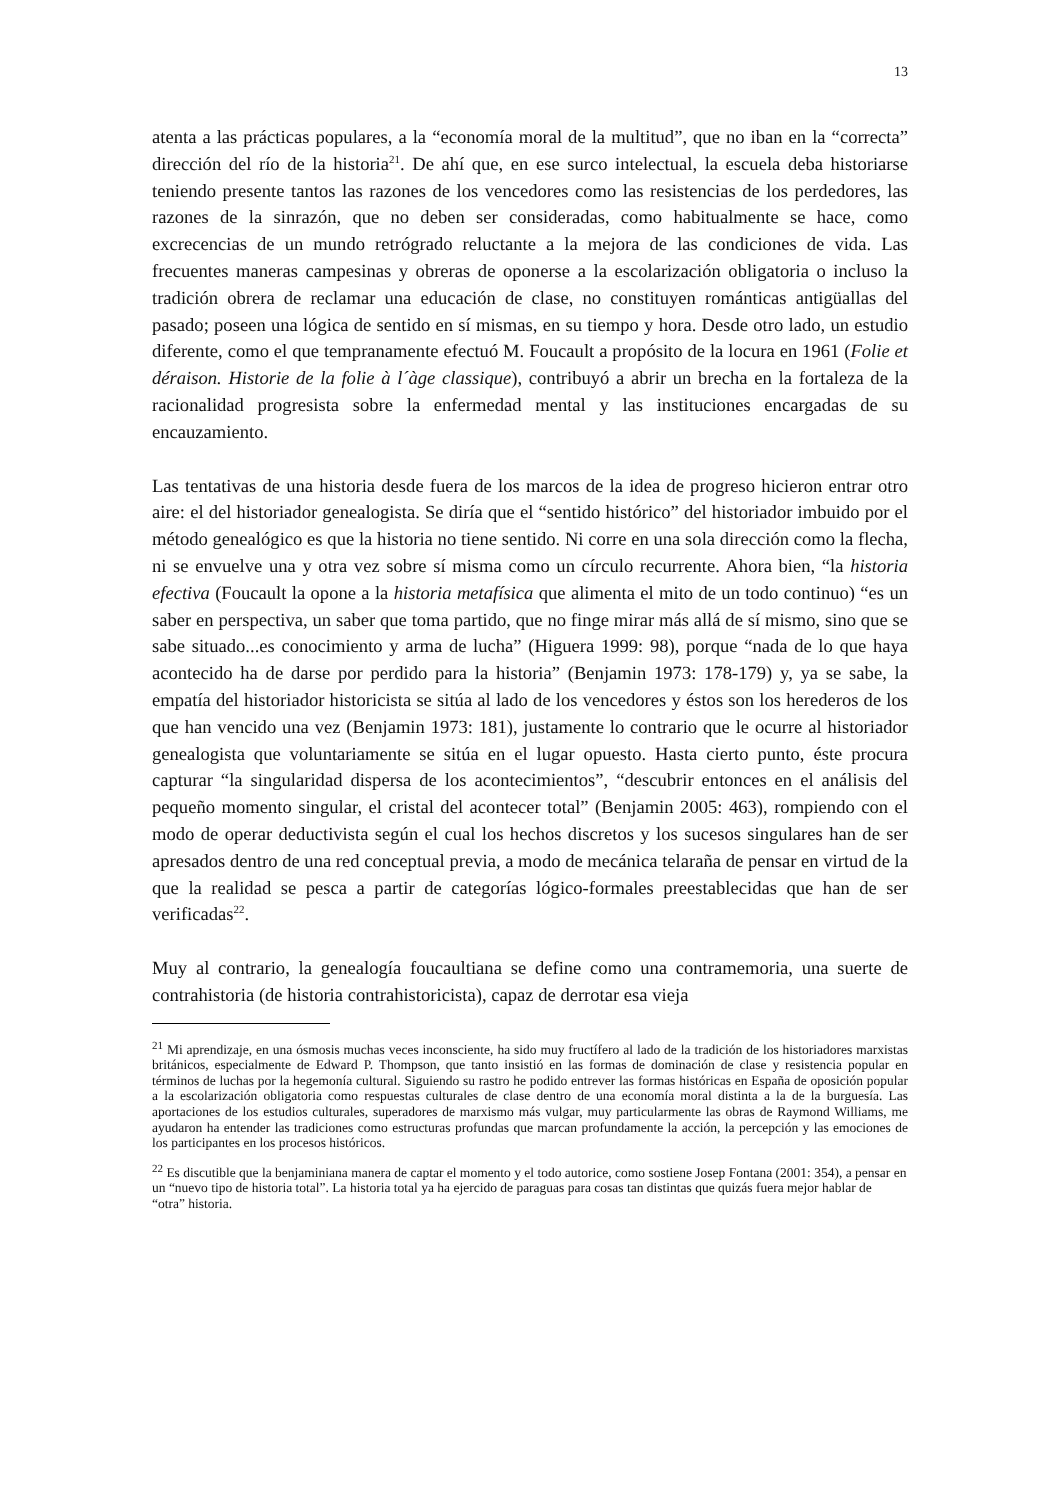13
atenta a las prácticas populares, a la “economía moral de la multitud”, que no iban en la “correcta” dirección del río de la historia<sup>21</sup>. De ahí que, en ese surco intelectual, la escuela deba historiarse teniendo presente tantos las razones de los vencedores como las resistencias de los perdedores, las razones de la sinrazón, que no deben ser consideradas, como habitualmente se hace, como excrecencias de un mundo retrógrado reluctante a la mejora de las condiciones de vida. Las frecuentes maneras campesinas y obreras de oponerse a la escolarización obligatoria o incluso la tradición obrera de reclamar una educación de clase, no constituyen románticas antigüallas del pasado; poseen una lógica de sentido en sí mismas, en su tiempo y hora. Desde otro lado, un estudio diferente, como el que tempranamente efectuó M. Foucault a propósito de la locura en 1961 (Folie et déraison. Historie de la folie à l´àge classique), contribuyó a abrir un brecha en la fortaleza de la racionalidad progresista sobre la enfermedad mental y las instituciones encargadas de su encauzamiento.
Las tentativas de una historia desde fuera de los marcos de la idea de progreso hicieron entrar otro aire: el del historiador genealogista. Se diría que el “sentido histórico” del historiador imbuido por el método genealógico es que la historia no tiene sentido. Ni corre en una sola dirección como la flecha, ni se envuelve una y otra vez sobre sí misma como un círculo recurrente. Ahora bien, “la historia efectiva (Foucault la opone a la historia metafísica que alimenta el mito de un todo continuo) “es un saber en perspectiva, un saber que toma partido, que no finge mirar más allá de sí mismo, sino que se sabe situado...es conocimiento y arma de lucha” (Higuera 1999: 98), porque “nada de lo que haya acontecido ha de darse por perdido para la historia” (Benjamin 1973: 178-179) y, ya se sabe, la empatía del historiador historicista se sitúa al lado de los vencedores y éstos son los herederos de los que han vencido una vez (Benjamin 1973: 181), justamente lo contrario que le ocurre al historiador genealogista que voluntariamente se sitúa en el lugar opuesto. Hasta cierto punto, éste procura capturar “la singularidad dispersa de los acontecimientos”, “descubrir entonces en el análisis del pequeño momento singular, el cristal del acontecer total” (Benjamin 2005: 463), rompiendo con el modo de operar deductivista según el cual los hechos discretos y los sucesos singulares han de ser apresados dentro de una red conceptual previa, a modo de mecánica telaraña de pensar en virtud de la que la realidad se pesca a partir de categorías lógico-formales preestablecidas que han de ser verificadas<sup>22</sup>.
Muy al contrario, la genealogía foucaultiana se define como una contramemoria, una suerte de contrahistoria (de historia contrahistoricista), capaz de derrotar esa vieja
<sup>21</sup> Mi aprendizaje, en una ósmosis muchas veces inconsciente, ha sido muy fructífero al lado de la tradición de los historiadores marxistas británicos, especialmente de Edward P. Thompson, que tanto insistió en las formas de dominación de clase y resistencia popular en términos de luchas por la hegemonía cultural. Siguiendo su rastro he podido entrever las formas históricas en España de oposición popular a la escolarización obligatoria como respuestas culturales de clase dentro de una economía moral distinta a la de la burguesía. Las aportaciones de los estudios culturales, superadores de marxismo más vulgar, muy particularmente las obras de Raymond Williams, me ayudaron ha entender las tradiciones como estructuras profundas que marcan profundamente la acción, la percepción y las emociones de los participantes en los procesos históricos.
<sup>22</sup> Es discutible que la benjaminiana manera de captar el momento y el todo autorice, como sostiene Josep Fontana (2001: 354), a pensar en un “nuevo tipo de historia total”. La historia total ya ha ejercido de paraguas para cosas tan distintas que quizás fuera mejor hablar de “otra” historia.